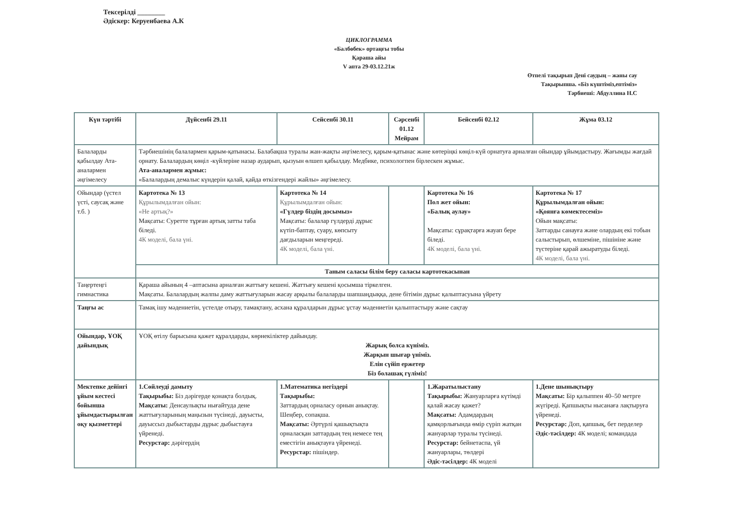Тексерілді ________
Әдіскер: Керуенбаева А.К
ЦИКЛОГРАММА
«Балбөбек» ортаңғы тобы
Қараша айы
V апта 29-03.12.21ж
Өтпелі тақырып Дені саудың – жаны сау
Тақырыпша. «Біз күштіміз,ептіміз»
Тәрбиеші: Абдуллина Н.С
| Күн тәртібі | Дүйсенбі 29.11 | Сейсенбі 30.11 | Сәрсенбі 01.12 Мейрам | Бейсенбі 02.12 | Жұма 03.12 |
| --- | --- | --- | --- | --- | --- |
| Балаларды қабылдау Ата-аналармен әңгімелесу | Тәрбиешінің балалармен қарым-қатынасы. Балабақша туралы жан-жақты әңгімелесу, қарым-қатынас және көтеріңкі көңіл-күй орнатуға арналған ойындар ұйымдастыру. Жағымды жағдай орнату. Балалардың көңіл -күйлеріне назар аударып, қызуын өлшеп қабылдау. Медбике, психологпен бірлескен жұмыс. Ата-аналармен жұмыс: «Балалардың демалыс күндерін қалай, қайда өткізгендері жайлы» әңгімелесу. | | | | |
| Ойындар (үстел үсті, саусақ және т.б. ) | Картотека № 13 Құрылымдалған ойын: «Не артық?» Мақсаты: Суретте тұрған артық затты таба біледі. 4К моделі, бала үні. | Картотека № 14 Құрылымдалған ойын: «Гүлдер біздің досымыз» Мақсаты: балалар гүлдерді дұрыс күтіп-баптау, суару, көпсыту дағдыларын меңгереді. 4К моделі, бала үні. | | Картотека № 16 Пол жет ойын: «Балық аулау» Мақсаты: сұрақтарға жауап бере біледі. 4К моделі, бала үні. | Картотека № 17 Құрылымдалған ойын: «Қоянға көмектесеміз» Ойын мақсаты: Заттарды санауға және олардың екі тобын салыстырып, өлшеміне, пішініне және түстеріне қарай ажыратуды біледі. 4К моделі, бала үні. |
| | Таным саласы білім беру саласы картотекасынан | | | | |
| Таңертеңгі гимнастика | Қараша айының 4 –аптасына арналған жаттығу кешені. Жаттығу кешені қосымша тіркелген. Мақсаты. Балалардың жалпы даму жаттығуларын жасау арқылы балаларды шапшаңдыққа, дене бітімін дұрыс қалыптасуына үйрету | | | | |
| Таңғы ас | Тамақ ішу мәдениетін, үстелде отыру, тамақтану, асхана құралдарын дұрыс ұстау мәдениетін қалыптастыру және сақтау | | | | |
| Ойындар, ҰОҚ дайындық | ҰОҚ өтілу барысына қажет құралдарды, көрнекіліктер дайындау. Жарық болса күніміз. Жарқын шығар үніміз. Елін сүйіп ержетер Біз болашақ гүліміз! | | | | |
| Мектепке дейінгі ұйым кестесі бойынша ұйымдастырылған оқу қызметтері | 1.Сөйлеуді дамыту Тақырыбы: Біз дәрігерде қонақта болдық. Мақсаты: Денсаулықты нығайтуда дене жаттығуларының маңызын түсінеді, дауысты, дауыссыз дыбыстарды дұрыс дыбыстауға үйренеді. Ресурстар: дәрігердің | 1.Математика негіздері Тақырыбы: Заттардың орналасу орнын анықтау. Шеңбер, сопақша. Мақсаты: Әртүрлі қашықтықта орналасқан заттардың тең немесе тең еместігін анықтауға үйренеді. Ресурстар: пішіндер. | | 1.Жаратылыстану Тақырыбы: Жануарларға күтімді қалай жасау қажет? Мақсаты: Адамдардың қамқорлығында өмір сүріп жатқан жануарлар туралы түсінеді. Ресурстар: бейнетаспа, үй жануарлары, төлдері Әдіс-тәсілдер: 4К моделі | 1.Дене шынықтыру Мақсаты: Бір қалыппен 40–50 метрге жүгіреді. Қапшықты нысанаға лақтыруға үйренеді. Ресурстар: Доп, қапшық, бет перделер Әдіс-тәсілдер: 4К моделі; командада |